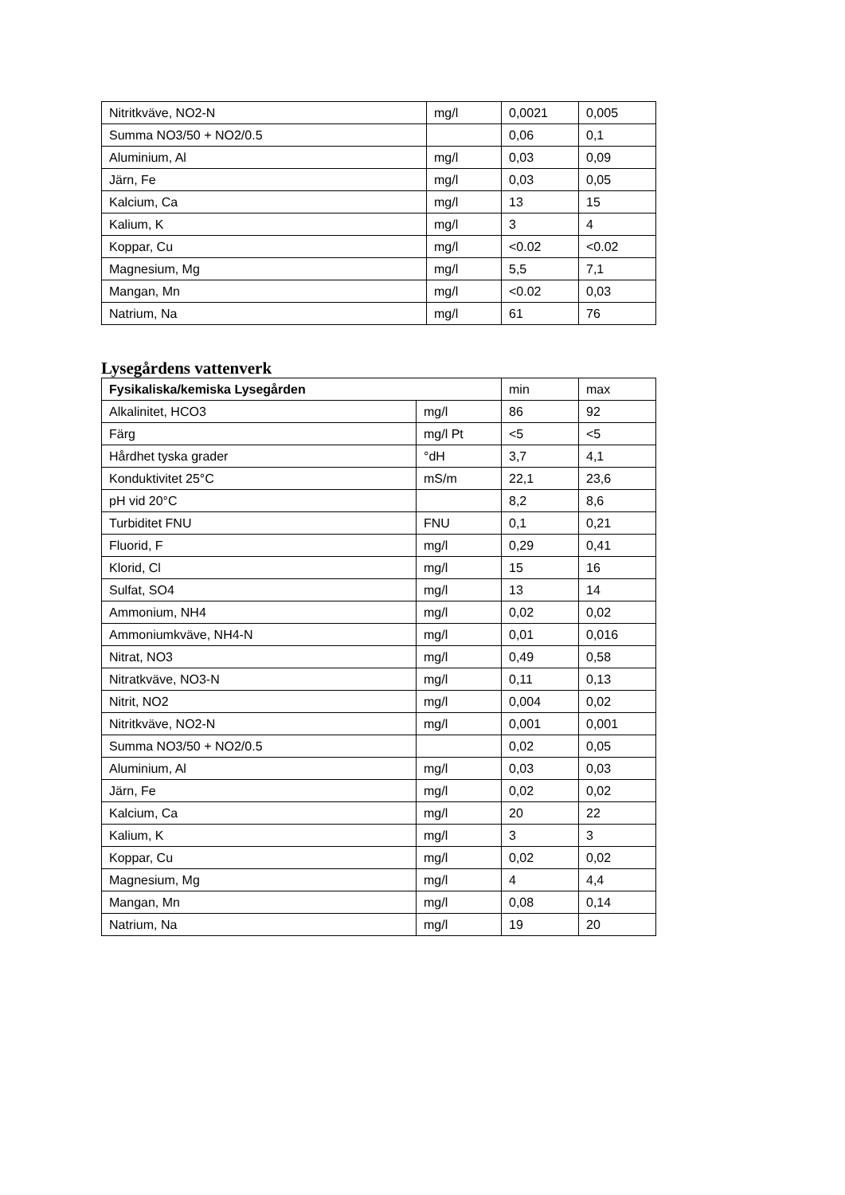| Nitritkväve, NO2-N | mg/l | 0,0021 | 0,005 |
| Summa NO3/50 + NO2/0.5 | | 0,06 | 0,1 |
| Aluminium, Al | mg/l | 0,03 | 0,09 |
| Järn, Fe | mg/l | 0,03 | 0,05 |
| Kalcium, Ca | mg/l | 13 | 15 |
| Kalium, K | mg/l | 3 | 4 |
| Koppar, Cu | mg/l | <0.02 | <0.02 |
| Magnesium, Mg | mg/l | 5,5 | 7,1 |
| Mangan, Mn | mg/l | <0.02 | 0,03 |
| Natrium, Na | mg/l | 61 | 76 |
Lysegårdens vattenverk
| Fysikaliska/kemiska Lysegården | | min | max |
| --- | --- | --- | --- |
| Alkalinitet, HCO3 | mg/l | 86 | 92 |
| Färg | mg/l Pt | <5 | <5 |
| Hårdhet tyska grader | °dH | 3,7 | 4,1 |
| Konduktivitet 25°C | mS/m | 22,1 | 23,6 |
| pH vid 20°C | | 8,2 | 8,6 |
| Turbiditet FNU | FNU | 0,1 | 0,21 |
| Fluorid, F | mg/l | 0,29 | 0,41 |
| Klorid, Cl | mg/l | 15 | 16 |
| Sulfat, SO4 | mg/l | 13 | 14 |
| Ammonium, NH4 | mg/l | 0,02 | 0,02 |
| Ammoniumkväve, NH4-N | mg/l | 0,01 | 0,016 |
| Nitrat, NO3 | mg/l | 0,49 | 0,58 |
| Nitratkväve, NO3-N | mg/l | 0,11 | 0,13 |
| Nitrit, NO2 | mg/l | 0,004 | 0,02 |
| Nitritkväve, NO2-N | mg/l | 0,001 | 0,001 |
| Summa NO3/50 + NO2/0.5 | | 0,02 | 0,05 |
| Aluminium, Al | mg/l | 0,03 | 0,03 |
| Järn, Fe | mg/l | 0,02 | 0,02 |
| Kalcium, Ca | mg/l | 20 | 22 |
| Kalium, K | mg/l | 3 | 3 |
| Koppar, Cu | mg/l | 0,02 | 0,02 |
| Magnesium, Mg | mg/l | 4 | 4,4 |
| Mangan, Mn | mg/l | 0,08 | 0,14 |
| Natrium, Na | mg/l | 19 | 20 |